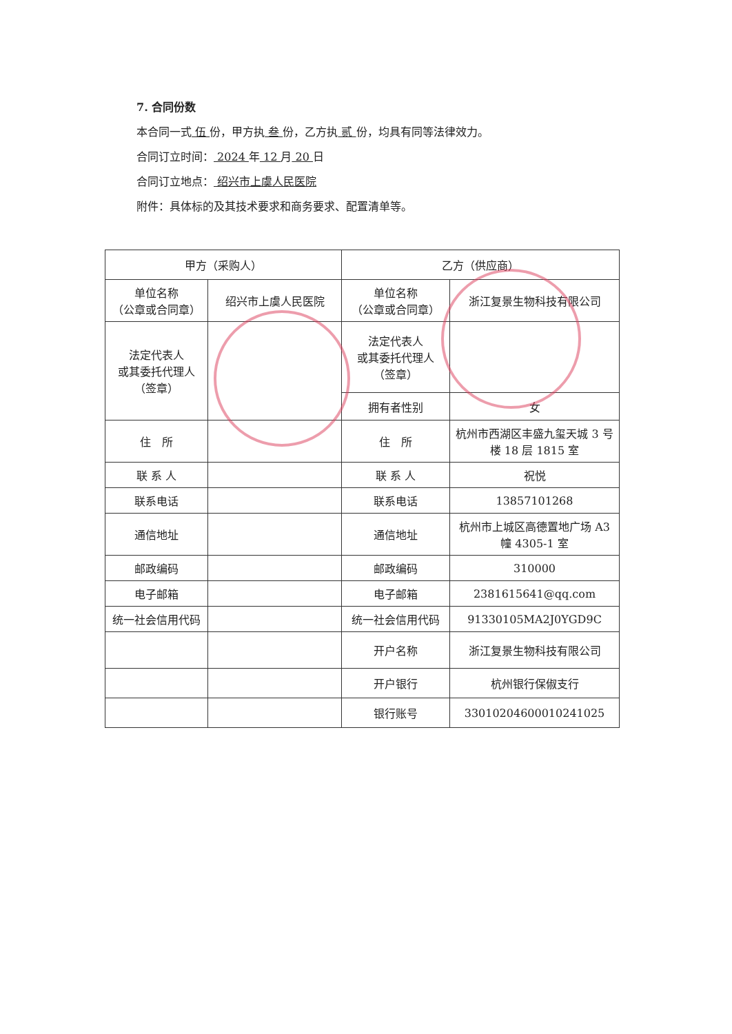7. 合同份数
本合同一式 伍 份，甲方执 叁 份，乙方执 贰 份，均具有同等法律效力。
合同订立时间： 2024 年 12 月 20 日
合同订立地点： 绍兴市上虞人民医院
附件：具体标的及其技术要求和商务要求、配置清单等。
| 甲方（采购人） | | 乙方（供应商） | |
| --- | --- | --- | --- |
| 单位名称 （公章或合同章） | 绍兴市上虞人民医院 | 单位名称 （公章或合同章） | 浙江复景生物科技有限公司 |
| 法定代表人 或其委托代理人（签章） | | 法定代表人 或其委托代理人 （签章） | |
| | | 拥有者性别 | 女 |
| 住 所 | | 住 所 | 杭州市西湖区丰盛九玺天城 3 号楼 18 层 1815 室 |
| 联 系 人 | | 联 系 人 | 祝悦 |
| 联系电话 | | 联系电话 | 13857101268 |
| 通信地址 | | 通信地址 | 杭州市上城区高德置地广场 A3 幢 4305-1 室 |
| 邮政编码 | | 邮政编码 | 310000 |
| 电子邮箱 | | 电子邮箱 | 2381615641@qq.com |
| 统一社会信用代码 | | 统一社会信用代码 | 91330105MA2J0YGD9C |
| | | 开户名称 | 浙江复景生物科技有限公司 |
| | | 开户银行 | 杭州银行保俶支行 |
| | | 银行账号 | 33010204600010241025 |